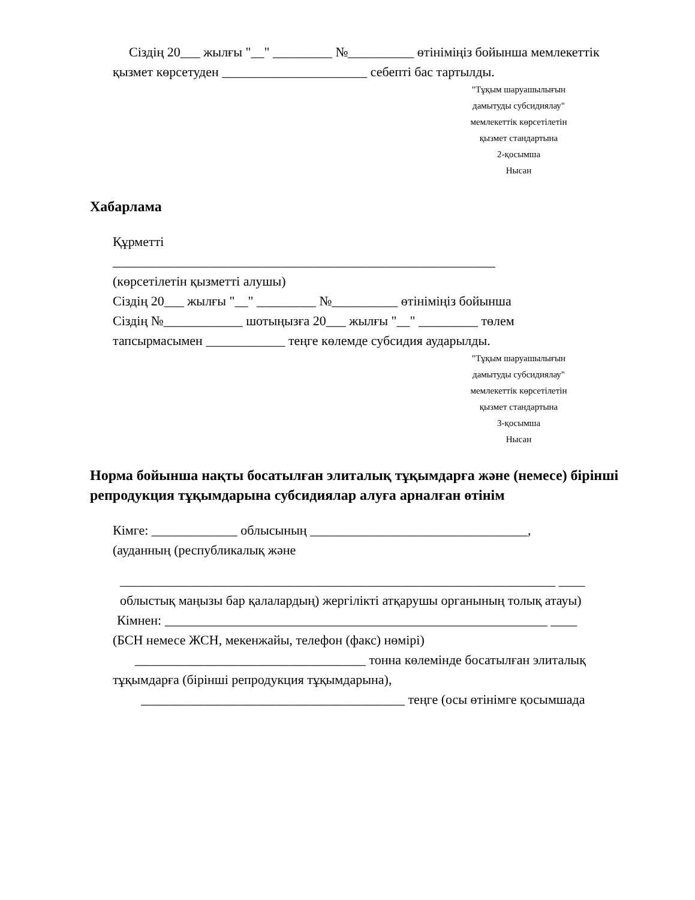Сіздің 20___ жылғы "__" _________ №__________ өтініміңіз бойынша мемлекеттік
қызмет көрсетуден ______________________ себепті бас тартылды.
"Тұқым шаруашылығын
дамытуды субсидиялау"
мемлекеттік көрсетілетін
қызмет стандартына
2-қосымша
Нысан
Хабарлама
Құрметті
__________________________________________________________
(көрсетілетін қызметті алушы)
Сіздің 20___ жылғы "__" _________ №__________ өтініміңіз бойынша
Сіздің №____________ шотыңызға 20___ жылғы "__" _________ төлем
тапсырмасымен ____________ теңге көлемде субсидия аударылды.
"Тұқым шаруашылығын
дамытуды субсидиялау"
мемлекеттік көрсетілетін
қызмет стандартына
3-қосымша
Нысан
Норма бойынша нақты босатылған элиталық тұқымдарға және (немесе) бірінші репродукция тұқымдарына субсидиялар алуға арналған өтінім
Кімге: _____________ облысының _________________________________,
(ауданның (республикалық және
__________________________________________________________________ ____
облыстық маңызы бар қалалардың) жергілікті атқарушы органының толық атауы)
Кімнен: __________________________________________________________ ____
(БСН немесе ЖСН, мекенжайы, телефон (факс) нөмірі)
___________________________________ тонна көлемінде босатылған элиталық
тұқымдарға (бірінші репродукция тұқымдарына),
________________________________________ теңге (осы өтінімге қосымшада